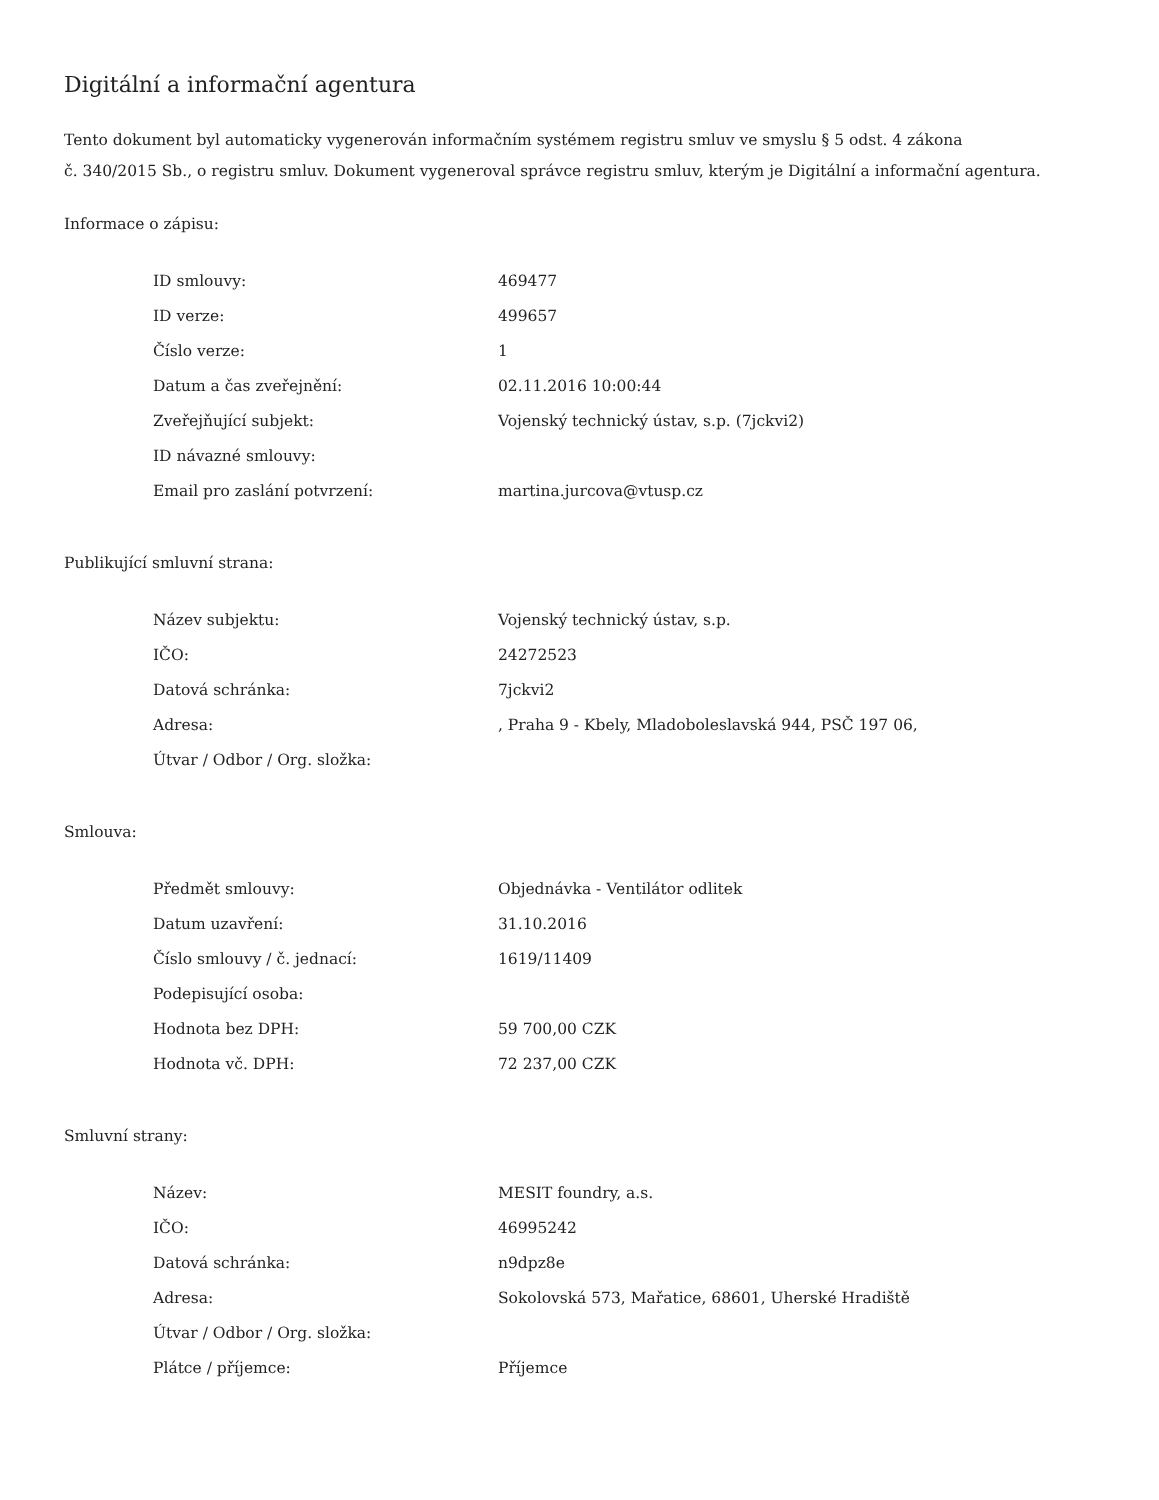Digitální a informační agentura
Tento dokument byl automaticky vygenerován informačním systémem registru smluv ve smyslu § 5 odst. 4 zákona
č. 340/2015 Sb., o registru smluv. Dokument vygeneroval správce registru smluv, kterým je Digitální a informační agentura.
Informace o zápisu:
| ID smlouvy: | 469477 |
| ID verze: | 499657 |
| Číslo verze: | 1 |
| Datum a čas zveřejnění: | 02.11.2016 10:00:44 |
| Zveřejňující subjekt: | Vojenský technický ústav, s.p. (7jckvi2) |
| ID návazné smlouvy: | |
| Email pro zaslání potvrzení: | martina.jurcova@vtusp.cz |
Publikující smluvní strana:
| Název subjektu: | Vojenský technický ústav, s.p. |
| IČO: | 24272523 |
| Datová schránka: | 7jckvi2 |
| Adresa: | , Praha 9 - Kbely, Mladoboleslavská 944, PSČ 197 06, |
| Útvar / Odbor / Org. složka: | |
Smlouva:
| Předmět smlouvy: | Objednávka - Ventilátor odlitek |
| Datum uzavření: | 31.10.2016 |
| Číslo smlouvy / č. jednací: | 1619/11409 |
| Podepisující osoba: | |
| Hodnota bez DPH: | 59 700,00 CZK |
| Hodnota vč. DPH: | 72 237,00 CZK |
Smluvní strany:
| Název: | MESIT foundry, a.s. |
| IČO: | 46995242 |
| Datová schránka: | n9dpz8e |
| Adresa: | Sokolovská 573, Mařatice, 68601, Uherské Hradiště |
| Útvar / Odbor / Org. složka: | |
| Plátce / příjemce: | Příjemce |